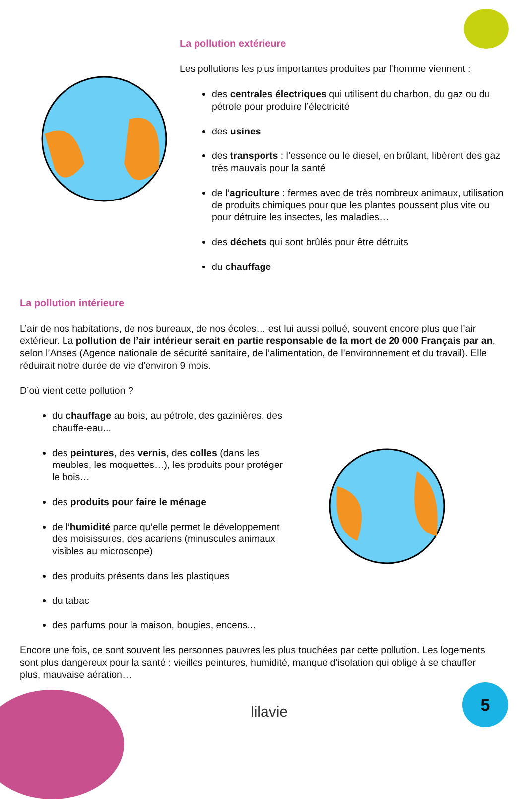La pollution extérieure
Les pollutions les plus importantes produites par l’homme viennent :
des centrales électriques qui utilisent du charbon, du gaz ou du pétrole pour produire l’électricité
des usines
des transports : l’essence ou le diesel, en brûlant, libèrent des gaz très mauvais pour la santé
de l’agriculture : fermes avec de très nombreux animaux, utilisation de produits chimiques pour que les plantes poussent plus vite ou pour détruire les insectes, les maladies…
des déchets qui sont brûlés pour être détruits
du chauffage
La pollution intérieure
L’air de nos habitations, de nos bureaux, de nos écoles… est lui aussi pollué, souvent encore plus que l’air extérieur. La pollution de l’air intérieur serait en partie responsable de la mort de 20 000 Français par an, selon l’Anses (Agence nationale de sécurité sanitaire, de l’alimentation, de l’environnement et du travail). Elle réduirait notre durée de vie d'environ 9 mois.
D’où vient cette pollution ?
du chauffage au bois, au pétrole, des gazinières, des chauffe-eau...
des peintures, des vernis, des colles (dans les meubles, les moquettes…), les produits pour protéger le bois…
des produits pour faire le ménage
de l’humidité parce qu’elle permet le développement des moisissures, des acariens (minuscules animaux visibles au microscope)
des produits présents dans les plastiques
du tabac
des parfums pour la maison, bougies, encens...
Encore une fois, ce sont souvent les personnes pauvres les plus touchées par cette pollution. Les logements sont plus dangereux pour la santé : vieilles peintures, humidité, manque d’isolation qui oblige à se chauffer plus, mauvaise aération…
lilavie
5